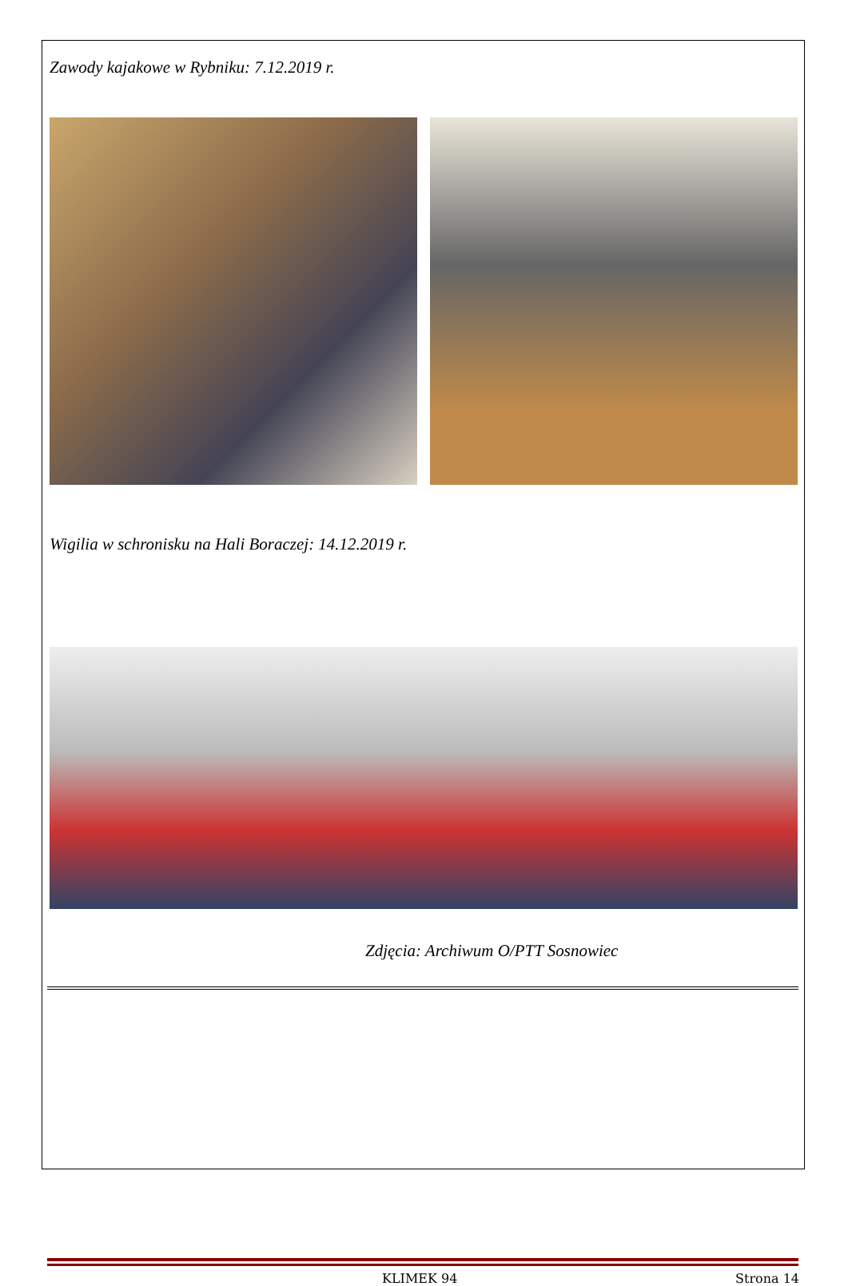Zawody kajakowe w Rybniku: 7.12.2019 r.
Wigilia w schronisku na Hali Boraczej: 14.12.2019 r.
Zdjęcia: Archiwum O/PTT Sosnowiec
KLIMEK 94 Strona 14